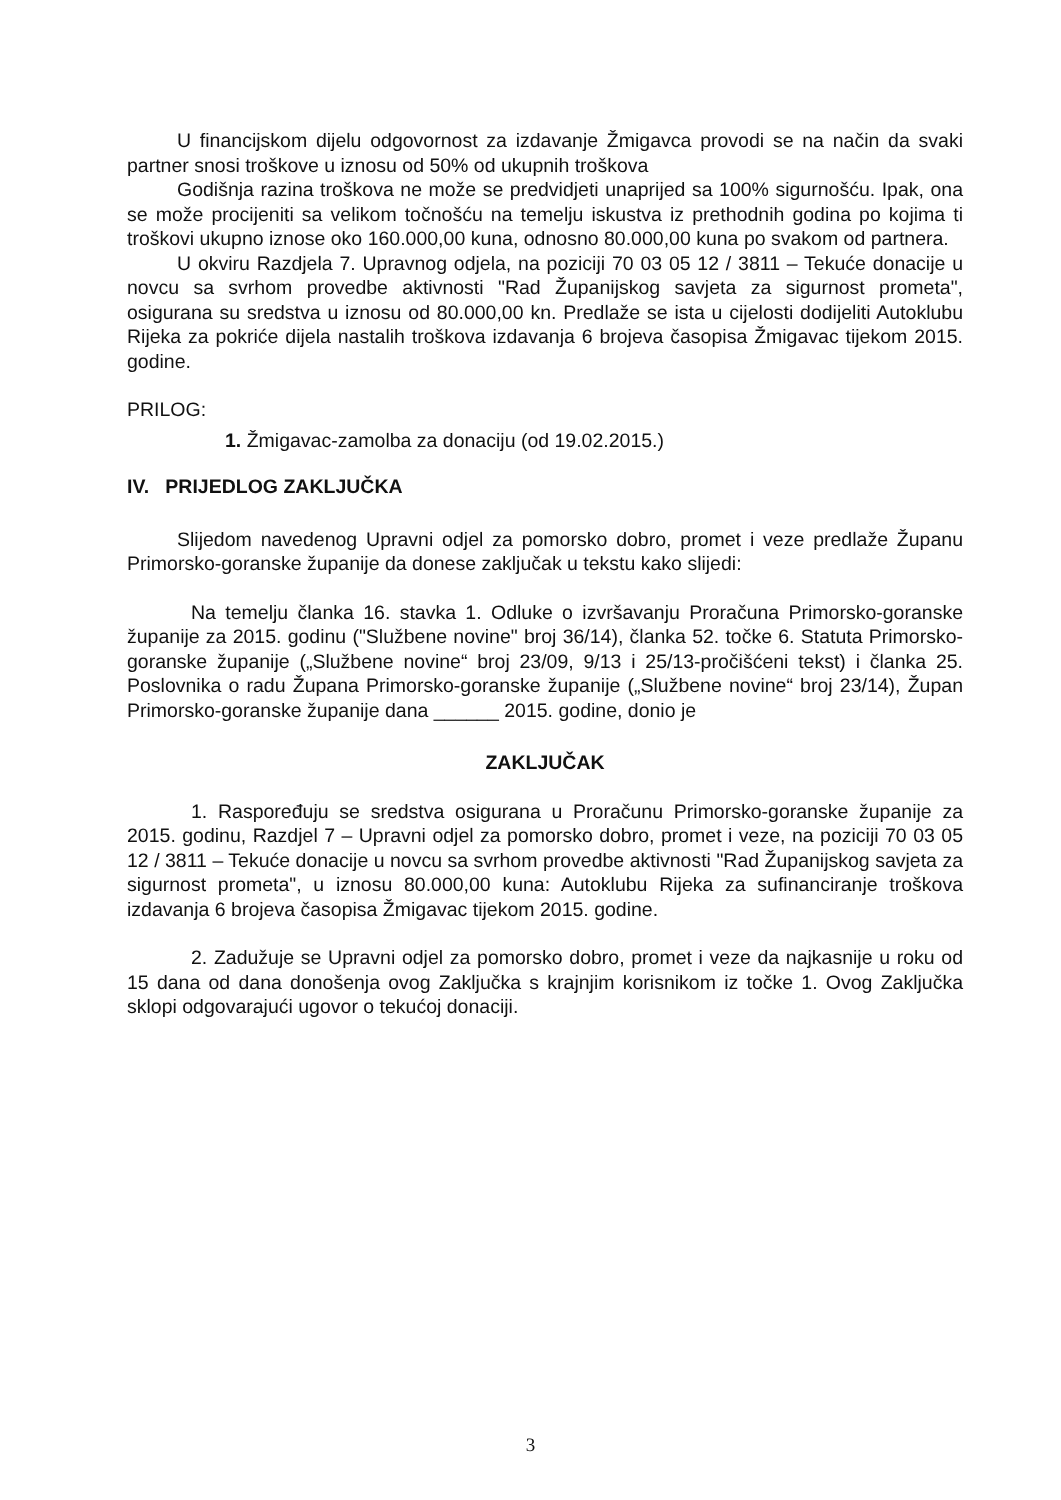U financijskom dijelu odgovornost za izdavanje Žmigavca provodi se na način da svaki partner snosi troškove u iznosu od 50% od ukupnih troškova
Godišnja razina troškova ne može se predvidjeti unaprijed sa 100% sigurnošću. Ipak, ona se može procijeniti sa velikom točnošću na temelju iskustva iz prethodnih godina po kojima ti troškovi ukupno iznose oko 160.000,00 kuna, odnosno 80.000,00 kuna po svakom od partnera.
U okviru Razdjela 7. Upravnog odjela, na poziciji 70 03 05 12 / 3811 – Tekuće donacije u novcu sa svrhom provedbe aktivnosti "Rad Županijskog savjeta za sigurnost prometa", osigurana su sredstva u iznosu od 80.000,00 kn. Predlaže se ista u cijelosti dodijeliti Autoklubu Rijeka za pokriće dijela nastalih troškova izdavanja 6 brojeva časopisa Žmigavac tijekom 2015. godine.
PRILOG:
1. Žmigavac-zamolba za donaciju (od 19.02.2015.)
IV. PRIJEDLOG ZAKLJUČKA
Slijedom navedenog Upravni odjel za pomorsko dobro, promet i veze predlaže Županu Primorsko-goranske županije da donese zaključak u tekstu kako slijedi:
Na temelju članka 16. stavka 1. Odluke o izvršavanju Proračuna Primorsko-goranske županije za 2015. godinu ("Službene novine" broj 36/14), članka 52. točke 6. Statuta Primorsko-goranske županije („Službene novine“ broj 23/09, 9/13 i 25/13-pročišćeni tekst) i članka 25. Poslovnika o radu Župana Primorsko-goranske županije („Službene novine“ broj 23/14), Župan Primorsko-goranske županije dana ______ 2015. godine, donio je
ZAKLJUČAK
1. Raspoređuju se sredstva osigurana u Proračunu Primorsko-goranske županije za 2015. godinu, Razdjel 7 – Upravni odjel za pomorsko dobro, promet i veze, na poziciji 70 03 05 12 / 3811 – Tekuće donacije u novcu sa svrhom provedbe aktivnosti "Rad Županijskog savjeta za sigurnost prometa", u iznosu 80.000,00 kuna: Autoklubu Rijeka za sufinanciranje troškova izdavanja 6 brojeva časopisa Žmigavac tijekom 2015. godine.
2. Zadužuje se Upravni odjel za pomorsko dobro, promet i veze da najkasnije u roku od 15 dana od dana donošenja ovog Zaključka s krajnjim korisnikom iz točke 1. Ovog Zaključka sklopi odgovarajući ugovor o tekućoj donaciji.
3